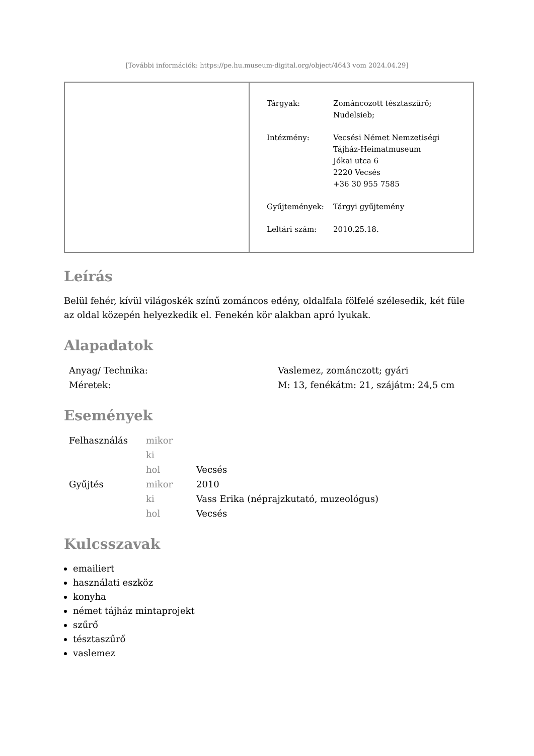[További információk: https://pe.hu.museum-digital.org/object/4643 vom 2024.04.29]
| Tárgyak: | Zománcozott tésztaszűrő; Nudelsieb; |
| Intézmény: | Vecsési Német Nemzetiségi Tájház-Heimatmuseum Jókai utca 6 2220 Vecsés +36 30 955 7585 |
| Gyűjtemények: | Tárgyi gyűjtemény |
| Leltári szám: | 2010.25.18. |
Leírás
Belül fehér, kívül világoskék színű zománcos edény, oldalfala fölfelé szélesedik, két füle az oldal közepén helyezkedik el. Fenekén kör alakban apró lyukak.
Alapadatok
| Anyag/ Technika: | Vaslemez, zománczott; gyári |
| Méretek: | M: 13, fenékátm: 21, szájátm: 24,5 cm |
Események
| Felhasználás | mikor | |
| | ki | |
| | hol | Vecsés |
| Gyűjtés | mikor | 2010 |
| | ki | Vass Erika (néprajzkutató, muzeológus) |
| | hol | Vecsés |
Kulcsszavak
emailiert
használati eszköz
konyha
német tájház mintaprojekt
szűrő
tésztaszűrő
vaslemez